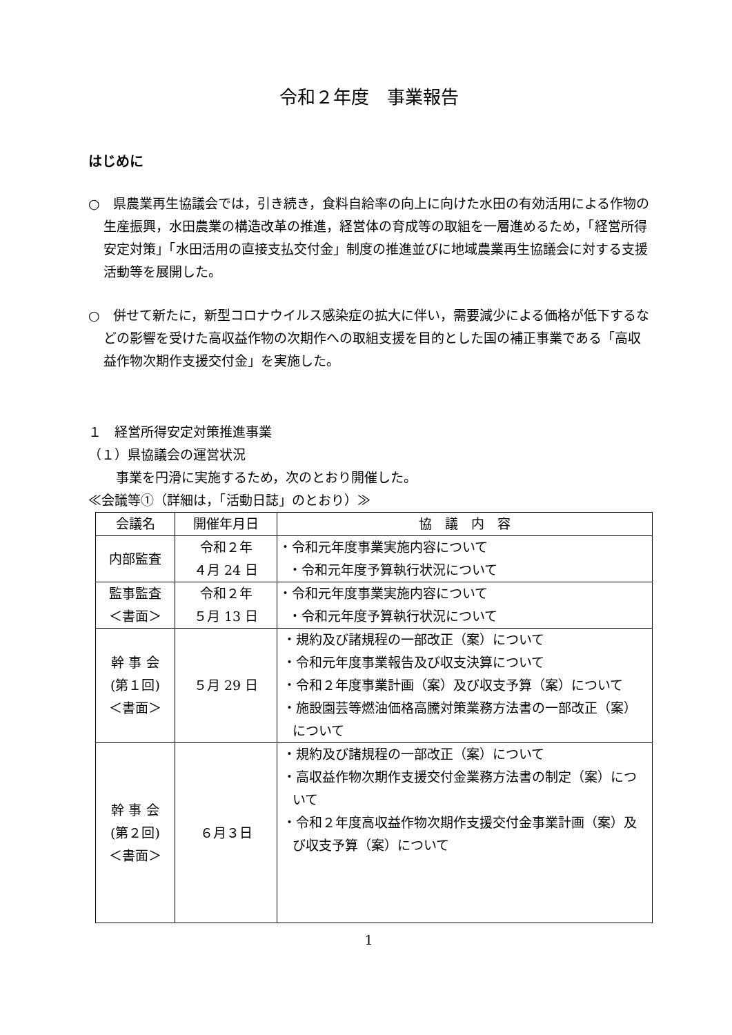令和２年度　事業報告
はじめに
○　県農業再生協議会では，引き続き，食料自給率の向上に向けた水田の有効活用による作物の生産振興，水田農業の構造改革の推進，経営体の育成等の取組を一層進めるため，「経営所得安定対策」「水田活用の直接支払交付金」制度の推進並びに地域農業再生協議会に対する支援活動等を展開した。
○　併せて新たに，新型コロナウイルス感染症の拡大に伴い，需要減少による価格が低下するなどの影響を受けた高収益作物の次期作への取組支援を目的とした国の補正事業である「高収益作物次期作支援交付金」を実施した。
１　経営所得安定対策推進事業
（１）県協議会の運営状況
事業を円滑に実施するため，次のとおり開催した。
≪会議等①（詳細は，「活動日誌」のとおり）≫
| 会議名 | 開催年月日 | 協 議 内 容 |
| --- | --- | --- |
| 内部監査 | 令和２年 ４月 24 日 | ・令和元年度事業実施内容について ・令和元年度予算執行状況について |
| 監事監査 ＜書面＞ | 令和２年 ５月 13 日 | ・令和元年度事業実施内容について ・令和元年度予算執行状況について |
| 幹 事 会 (第１回) ＜書面＞ | ５月 29 日 | ・規約及び諸規程の一部改正（案）について ・令和元年度事業報告及び収支決算について ・令和２年度事業計画（案）及び収支予算（案）について ・施設園芸等燃油価格高騰対策業務方法書の一部改正（案）について |
| 幹 事 会 (第２回) ＜書面＞ | ６月３日 | ・規約及び諸規程の一部改正（案）について ・高収益作物次期作支援交付金業務方法書の制定（案）について ・令和２年度高収益作物次期作支援交付金事業計画（案）及び収支予算（案）について |
1